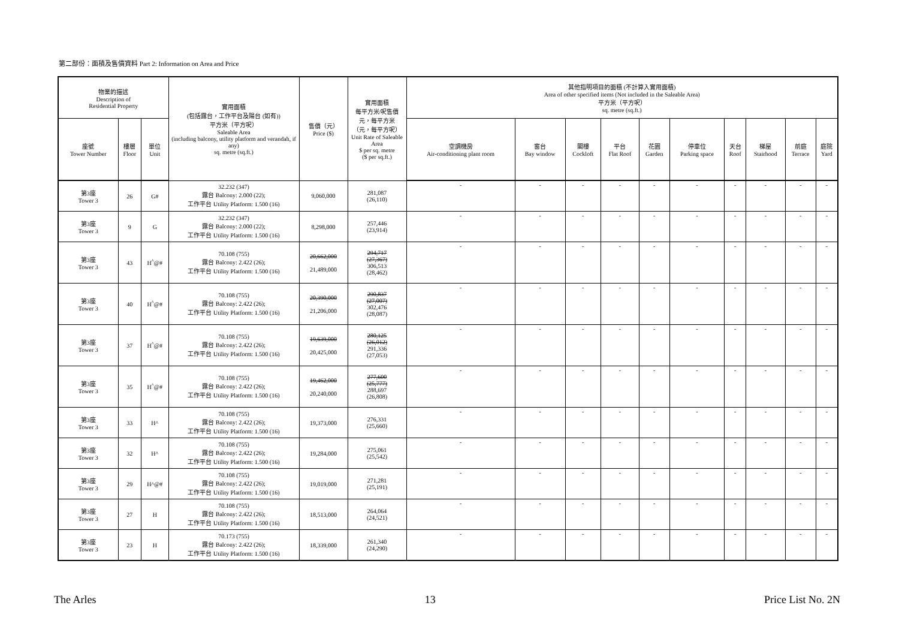第二部份：面積及售價資料 Part 2: Information on Area and Price
| 物業的描述 Description of Residential Property | | | 實用面積 (包括露台，工作平台及陽台 (如有)) 平方米（平方呎） Saleable Area (including balcony, utility platform and verandah, if any) sq. metre (sq.ft.) | 售價（元） Price ($) | 實用面積 每平方米/呎售價 元，每平方米 （元，每平方呎） Unit Rate of Saleable Area $ per sq. metre ($ per sq.ft.) | 其他指明項目的面積 (不計算入實用面積) Area of other specified items (Not included in the Saleable Area) 平方米（平方呎） sq. metre (sq.ft.) | | | | | | | | | |
| --- | --- | --- | --- | --- | --- | --- | --- | --- | --- | --- | --- | --- | --- | --- | --- |
| 座號 Tower Number | 樓層 Floor | 單位 Unit | | | | 空調機房 Air-conditioning plant room | 窗台 Bay window | 閣樓 Cockloft | 平台 Flat Roof | 花園 Garden | 停車位 Parking space | 天台 Roof | 梯屋 Stairhood | 前庭 Terrace | 庭院 Yard |
| 第3座 Tower 3 | 26 | G# | 32.232 (347) 露台 Balcony: 2.000 (22); 工作平台 Utility Platform: 1.500 (16) | 9,060,000 | 281,087 (26,110) | - | - | - | - | - | - | - | - | - | - |
| 第3座 Tower 3 | 9 | G | 32.232 (347) 露台 Balcony: 2.000 (22); 工作平台 Utility Platform: 1.500 (16) | 8,298,000 | 257,446 (23,914) | - | - | - | - | - | - | - | - | - | - |
| 第3座 Tower 3 | 43 | H<sup>^</sup>@# | 70.108 (755) 露台 Balcony: 2.422 (26); 工作平台 Utility Platform: 1.500 (16) | 20,662,000 21,489,000 | 294,717 (27,367) 306,513 (28,462) | - | - | - | - | - | - | - | - | - | - |
| 第3座 Tower 3 | 40 | H<sup>^</sup>@# | 70.108 (755) 露台 Balcony: 2.422 (26); 工作平台 Utility Platform: 1.500 (16) | 20,390,000 21,206,000 | 290,837 (27,007) 302,476 (28,087) | - | - | - | - | - | - | - | - | - | - |
| 第3座 Tower 3 | 37 | H<sup>^</sup>@# | 70.108 (755) 露台 Balcony: 2.422 (26); 工作平台 Utility Platform: 1.500 (16) | 19,639,000 20,425,000 | 280,125 (26,012) 291,336 (27,053) | - | - | - | - | - | - | - | - | - | - |
| 第3座 Tower 3 | 35 | H<sup>^</sup>@# | 70.108 (755) 露台 Balcony: 2.422 (26); 工作平台 Utility Platform: 1.500 (16) | 19,462,000 20,240,000 | 277,600 (25,777) 288,697 (26,808) | - | - | - | - | - | - | - | - | - | - |
| 第3座 Tower 3 | 33 | H^ | 70.108 (755) 露台 Balcony: 2.422 (26); 工作平台 Utility Platform: 1.500 (16) | 19,373,000 | 276,331 (25,660) | - | - | - | - | - | - | - | - | - | - |
| 第3座 Tower 3 | 32 | H^ | 70.108 (755) 露台 Balcony: 2.422 (26); 工作平台 Utility Platform: 1.500 (16) | 19,284,000 | 275,061 (25,542) | - | - | - | - | - | - | - | - | - | - |
| 第3座 Tower 3 | 29 | H^@# | 70.108 (755) 露台 Balcony: 2.422 (26); 工作平台 Utility Platform: 1.500 (16) | 19,019,000 | 271,281 (25,191) | - | - | - | - | - | - | - | - | - | - |
| 第3座 Tower 3 | 27 | H | 70.108 (755) 露台 Balcony: 2.422 (26); 工作平台 Utility Platform: 1.500 (16) | 18,513,000 | 264,064 (24,521) | - | - | - | - | - | - | - | - | - | - |
| 第3座 Tower 3 | 23 | H | 70.173 (755) 露台 Balcony: 2.422 (26); 工作平台 Utility Platform: 1.500 (16) | 18,339,000 | 261,340 (24,290) | - | - | - | - | - | - | - | - | - | - |
The Arles 13 Price List No. 2N